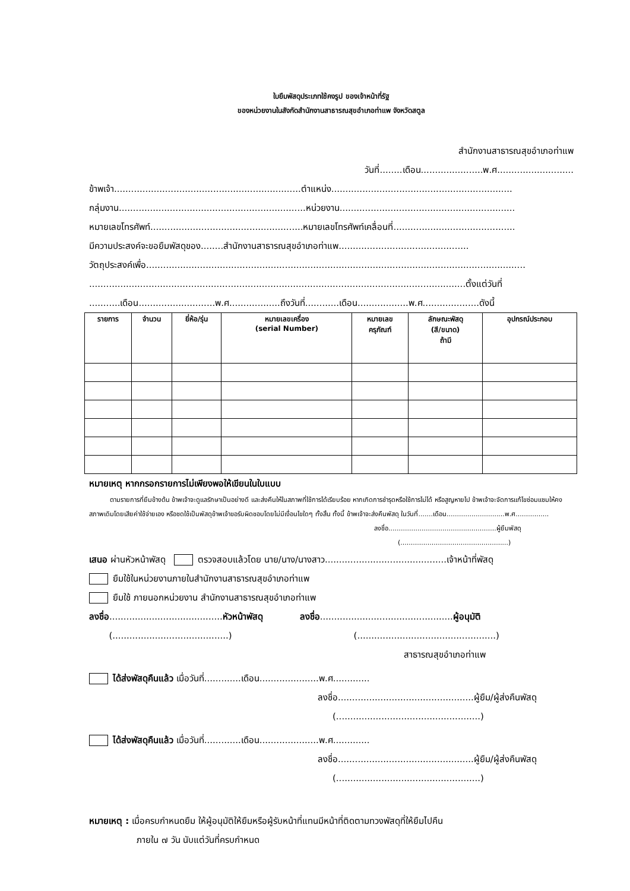ใบยืมพัสดุประเภทใช้คงรูป ของเจ้าหน้าที่รัฐ
ของหน่วยงานในสังกัดสำนักงานสาธารณสุขอำเภอท่าแพ จังหวัดสตูล
สำนักงานสาธารณสุขอำเภอท่าแพ
วันที่........เดือน......................พ.ศ...........................
ข้าพเจ้า..................................................................ตำแหน่ง................................................................
กลุ่มงาน..................................................................หน่วยงาน..............................................................
หมายเลขโทรศัพท์......................................................หมายเลขโทรศัพท์เคลื่อนที่...........................................
มีความประสงค์จะขอยืมพัสดุของ........สำนักงานสาธารณสุขอำเภอท่าแพ..............................................
วัตถุประสงค์เพื่อ......................................................................................................................................
.....................................................................................................................................ตั้งแต่วันที่
...........เดือน...........................พ.ศ..................ถึงวันที่............เดือน..................พ.ศ....................ดังนี้
| รายการ | จำนวน | ยี่ห้อ/รุ่น | หมายเลขเครื่อง (serial Number) | หมายเลข ครุภัณฑ์ | ลักษณะพัสดุ (สี/ขนาด) ถ้ามี | อุปกรณ์ประกอบ |
| --- | --- | --- | --- | --- | --- | --- |
หมายเหตุ หากกรอกรายการไม่เพียงพอให้เขียนในใบแบบ
ตามรายการที่ยืมข้างต้น ข้าพเจ้าจะดูแลรักษาเป็นอย่างดี และส่งคืนให้ในสภาพที่ใช้การได้เรียบร้อย หากเกิดการชำรุดหรือใช้การไม่ได้ หรือสูญหายไป ข้าพเจ้าจะจัดการแก้ไขซ่อมแซมให้คงสภาพเดิมโดยเสียค่าใช้จ่ายเอง หรือชดใช้เป็นพัสดุข้าพเจ้าขอรับผิดชอบโดยไม่มีเงื่อนไขใดๆ ทั้งสิ้น ทั้งนี้ ข้าพเจ้าจะส่งคืนพัสดุ ในวันที่.......เดือน............................พ.ศ................
ลงชื่อ....................................................ผู้ยืมพัสดุ
(....................................................)
เสนอ ผ่านหัวหน้าพัสดุ ตรวจสอบแล้วโดย นาย/นาง/นางสาว...........................................เจ้าหน้าที่พัสดุ
ยืมใช้ในหน่วยงานภายในสำนักงานสาธารณสุขอำเภอท่าแพ
ยืมใช้ ภายนอกหน่วยงาน สำนักงานสาธารณสุขอำเภอท่าแพ
ลงชื่อ........................................หัวหน้าพัสดุ ลงชื่อ...............................................ผู้อนุมัติ
(.........................................) (.................................................)
สาธารณสุขอำเภอท่าแพ
ได้ส่งพัสดุคืนแล้ว เมื่อวันที่.............เดือน.....................พ.ศ.............
ลงชื่อ................................................ผู้ยืม/ผู้ส่งคืนพัสดุ
(...................................................)
ได้ส่งพัสดุคืนแล้ว เมื่อวันที่.............เดือน.....................พ.ศ.............
ลงชื่อ................................................ผู้ยืม/ผู้ส่งคืนพัสดุ
(...................................................)
หมายเหตุ : เมื่อครบกำหนดยืม ให้ผู้อนุมัติให้ยืมหรือผู้รับหน้าที่แทนมีหน้าที่ติดตามทวงพัสดุที่ให้ยืมไปคืน
ภายใน ๗ วัน นับแต่วันที่ครบกำหนด